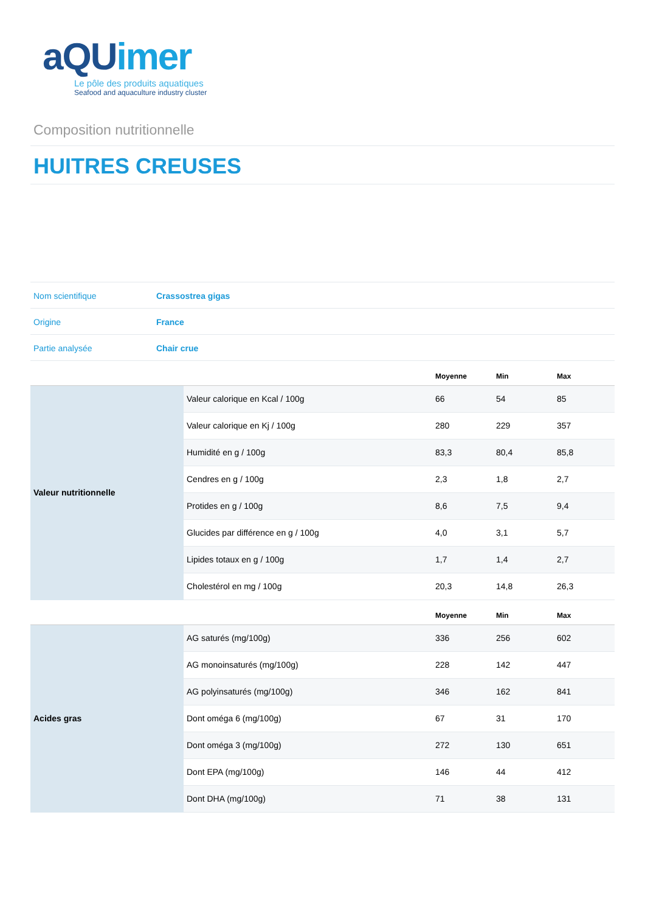aQUimer
Le pôle des produits aquatiques
Seafood and aquaculture industry cluster
Composition nutritionnelle
HUITRES CREUSES
| Nom scientifique | Crassostrea gigas |
| Origine | France |
| Partie analysée | Chair crue |
| | | Moyenne | Min | Max |
| --- | --- | --- | --- | --- |
| Valeur nutritionnelle | Valeur calorique en Kcal / 100g | 66 | 54 | 85 |
| | Valeur calorique en Kj / 100g | 280 | 229 | 357 |
| | Humidité en g / 100g | 83,3 | 80,4 | 85,8 |
| | Cendres en g / 100g | 2,3 | 1,8 | 2,7 |
| | Protides en g / 100g | 8,6 | 7,5 | 9,4 |
| | Glucides par différence en g / 100g | 4,0 | 3,1 | 5,7 |
| | Lipides totaux en g / 100g | 1,7 | 1,4 | 2,7 |
| | Cholestérol en mg / 100g | 20,3 | 14,8 | 26,3 |
| | | Moyenne | Min | Max |
| Acides gras | AG saturés (mg/100g) | 336 | 256 | 602 |
| | AG monoinsaturés (mg/100g) | 228 | 142 | 447 |
| | AG polyinsaturés (mg/100g) | 346 | 162 | 841 |
| | Dont oméga 6 (mg/100g) | 67 | 31 | 170 |
| | Dont oméga 3 (mg/100g) | 272 | 130 | 651 |
| | Dont EPA (mg/100g) | 146 | 44 | 412 |
| | Dont DHA (mg/100g) | 71 | 38 | 131 |